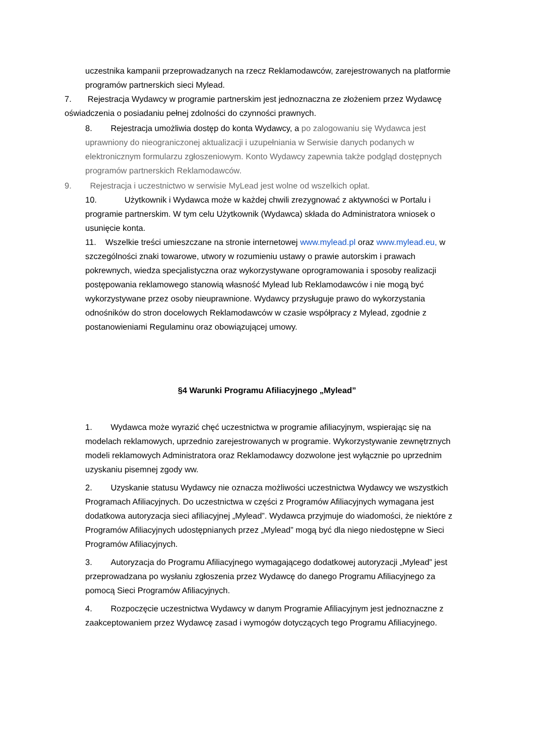uczestnika kampanii przeprowadzanych na rzecz Reklamodawców, zarejestrowanych na platformie programów partnerskich sieci Mylead.
7. Rejestracja Wydawcy w programie partnerskim jest jednoznaczna ze złożeniem przez Wydawcę oświadczenia o posiadaniu pełnej zdolności do czynności prawnych.
8. Rejestracja umożliwia dostęp do konta Wydawcy, a po zalogowaniu się Wydawca jest uprawniony do nieograniczonej aktualizacji i uzupełniania w Serwisie danych podanych w elektronicznym formularzu zgłoszeniowym. Konto Wydawcy zapewnia także podgląd dostępnych programów partnerskich Reklamodawców.
9. Rejestracja i uczestnictwo w serwisie MyLead jest wolne od wszelkich opłat.
10. Użytkownik i Wydawca może w każdej chwili zrezygnować z aktywności w Portalu i programie partnerskim. W tym celu Użytkownik (Wydawca) składa do Administratora wniosek o usunięcie konta.
11. Wszelkie treści umieszczane na stronie internetowej www.mylead.pl oraz www.mylead.eu, w szczególności znaki towarowe, utwory w rozumieniu ustawy o prawie autorskim i prawach pokrewnych, wiedza specjalistyczna oraz wykorzystywane oprogramowania i sposoby realizacji postępowania reklamowego stanowią własność Mylead lub Reklamodawców i nie mogą być wykorzystywane przez osoby nieuprawnione. Wydawcy przysługuje prawo do wykorzystania odnośników do stron docelowych Reklamodawców w czasie współpracy z Mylead, zgodnie z postanowieniami Regulaminu oraz obowiązującej umowy.
§4 Warunki Programu Afiliacyjnego „Mylead”
1. Wydawca może wyrazić chęć uczestnictwa w programie afiliacyjnym, wspierając się na modelach reklamowych, uprzednio zarejestrowanych w programie. Wykorzystywanie zewnętrznych modeli reklamowych Administratora oraz Reklamodawcy dozwolone jest wyłącznie po uprzednim uzyskaniu pisemnej zgody ww.
2. Uzyskanie statusu Wydawcy nie oznacza możliwości uczestnictwa Wydawcy we wszystkich Programach Afiliacyjnych. Do uczestnictwa w części z Programów Afiliacyjnych wymagana jest dodatkowa autoryzacja sieci afiliacyjnej „Mylead”. Wydawca przyjmuje do wiadomości, że niektóre z Programów Afiliacyjnych udostępnianych przez „Mylead” mogą być dla niego niedostępne w Sieci Programów Afiliacyjnych.
3. Autoryzacja do Programu Afiliacyjnego wymagającego dodatkowej autoryzacji „Mylead” jest przeprowadzana po wysłaniu zgłoszenia przez Wydawcę do danego Programu Afiliacyjnego za pomocą Sieci Programów Afiliacyjnych.
4. Rozpoczęcie uczestnictwa Wydawcy w danym Programie Afiliacyjnym jest jednoznaczne z zaakceptowaniem przez Wydawcę zasad i wymogów dotyczących tego Programu Afiliacyjnego.